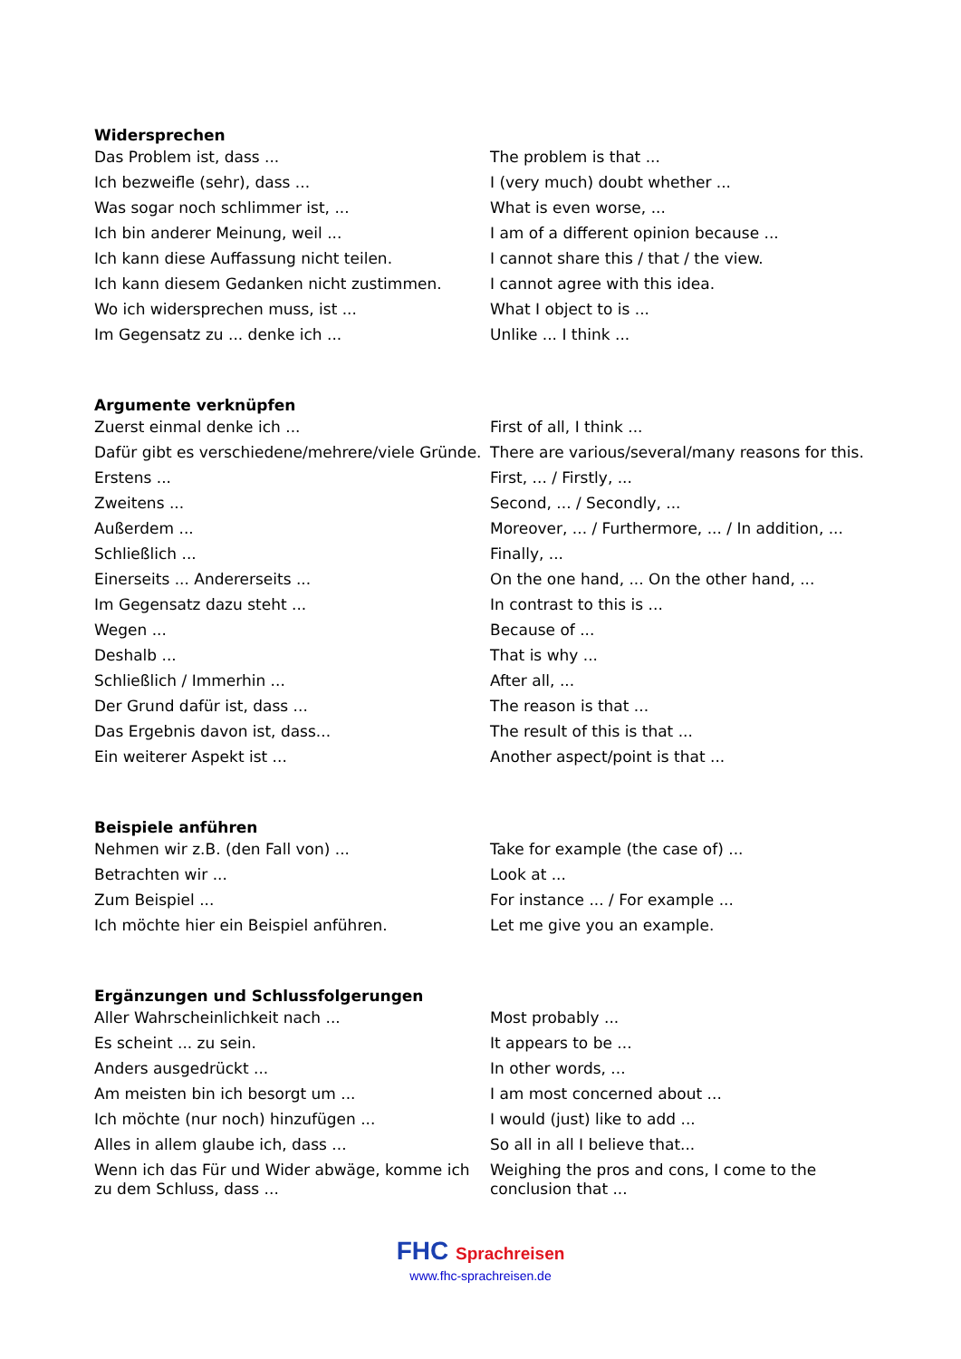| Widersprechen | |
| --- | --- |
| Das Problem ist, dass ... | The problem is that ... |
| Ich bezweifle (sehr), dass ... | I (very much) doubt whether ... |
| Was sogar noch schlimmer ist, ... | What is even worse, ... |
| Ich bin anderer Meinung, weil ... | I am of a different opinion because ... |
| Ich kann diese Auffassung nicht teilen. | I cannot share this / that / the view. |
| Ich kann diesem Gedanken nicht zustimmen. | I cannot agree with this idea. |
| Wo ich widersprechen muss, ist ... | What I object to is ... |
| Im Gegensatz zu ... denke ich ... | Unlike ... I think ... |
| Argumente verknüpfen | |
| Zuerst einmal denke ich ... | First of all, I think ... |
| Dafür gibt es verschiedene/mehrere/viele Gründe. | There are various/several/many reasons for this. |
| Erstens ... | First, ... / Firstly, ... |
| Zweitens ... | Second, ... / Secondly, ... |
| Außerdem ... | Moreover, ... / Furthermore, ... / In addition, ... |
| Schließlich ... | Finally, ... |
| Einerseits ... Andererseits ... | On the one hand, ... On the other hand, ... |
| Im Gegensatz dazu steht ... | In contrast to this is ... |
| Wegen ... | Because of ... |
| Deshalb ... | That is why ... |
| Schließlich / Immerhin ... | After all, ... |
| Der Grund dafür ist, dass ... | The reason is that ... |
| Das Ergebnis davon ist, dass... | The result of this is that ... |
| Ein weiterer Aspekt ist ... | Another aspect/point is that ... |
| Beispiele anführen | |
| Nehmen wir z.B. (den Fall von) ... | Take for example (the case of) ... |
| Betrachten wir ... | Look at ... |
| Zum Beispiel ... | For instance ... / For example ... |
| Ich möchte hier ein Beispiel anführen. | Let me give you an example. |
| Ergänzungen und Schlussfolgerungen | |
| Aller Wahrscheinlichkeit nach ... | Most probably ... |
| Es scheint ... zu sein. | It appears to be ... |
| Anders ausgedrückt ... | In other words, ... |
| Am meisten bin ich besorgt um ... | I am most concerned about ... |
| Ich möchte (nur noch) hinzufügen ... | I would (just) like to add ... |
| Alles in allem glaube ich, dass ... | So all in all I believe that... |
| Wenn ich das Für und Wider abwäge, komme ich zu dem Schluss, dass ... | Weighing the pros and cons, I come to the conclusion that ... |
FHC Sprachreisen
www.fhc-sprachreisen.de